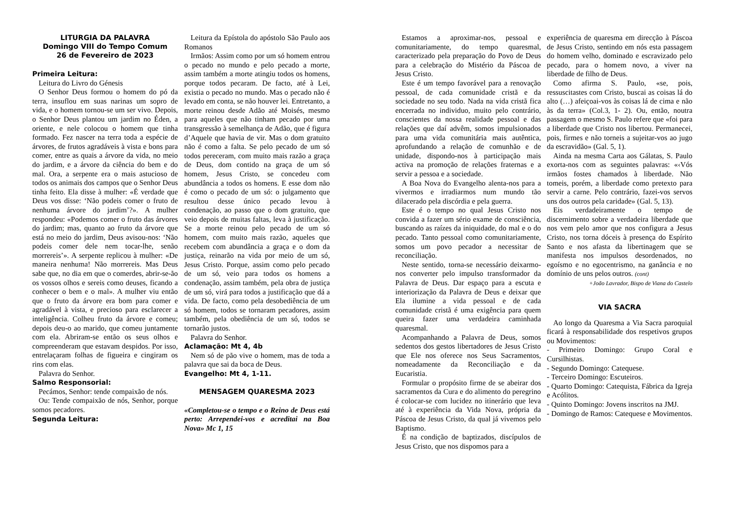LITURGIA DA PALAVRA
Domingo VIII do Tempo Comum
26 de Fevereiro de 2023
Primeira Leitura:
Leitura do Livro do Génesis
O Senhor Deus formou o homem do pó da terra, insuflou em suas narinas um sopro de vida, e o homem tornou-se um ser vivo. Depois, o Senhor Deus plantou um jardim no Éden, a oriente, e nele colocou o homem que tinha formado. Fez nascer na terra toda a espécie de árvores, de frutos agradáveis à vista e bons para comer, entre as quais a árvore da vida, no meio do jardim, e a árvore da ciência do bem e do mal. Ora, a serpente era o mais astucioso de todos os animais dos campos que o Senhor Deus tinha feito. Ela disse à mulher: «É verdade que Deus vos disse: ‘Não podeis comer o fruto de nenhuma árvore do jardim’?». A mulher respondeu: «Podemos comer o fruto das árvores do jardim; mas, quanto ao fruto da árvore que está no meio do jardim, Deus avisou-nos: ‘Não podeis comer dele nem tocar-lhe, senão morrereis’». A serpente replicou à mulher: «De maneira nenhuma! Não morrereis. Mas Deus sabe que, no dia em que o comerdes, abrir-se-ão os vossos olhos e sereis como deuses, ficando a conhecer o bem e o mal». A mulher viu então que o fruto da árvore era bom para comer e agradável à vista, e precioso para esclarecer a inteligência. Colheu fruto da árvore e comeu; depois deu-o ao marido, que comeu juntamente com ela. Abriram-se então os seus olhos e compreenderam que estavam despidos. Por isso, entrelaçaram folhas de figueira e cingiram os rins com elas.
Palavra do Senhor.
Salmo Responsorial:
Pecámos, Senhor: tende compaixão de nós.
Ou: Tende compaixão de nós, Senhor, porque somos pecadores.
Segunda Leitura:
Leitura da Epístola do apóstolo São Paulo aos Romanos
Irmãos: Assim como por um só homem entrou o pecado no mundo e pelo pecado a morte, assim também a morte atingiu todos os homens, porque todos pecaram. De facto, até à Lei, existia o pecado no mundo. Mas o pecado não é levado em conta, se não houver lei. Entretanto, a morte reinou desde Adão até Moisés, mesmo para aqueles que não tinham pecado por uma transgressão à semelhança de Adão, que é figura d’Aquele que havia de vir. Mas o dom gratuito não é como a falta. Se pelo pecado de um só todos pereceram, com muito mais razão a graça de Deus, dom contido na graça de um só homem, Jesus Cristo, se concedeu com abundância a todos os homens. E esse dom não é como o pecado de um só: o julgamento que resultou desse único pecado levou à condenação, ao passo que o dom gratuito, que veio depois de muitas faltas, leva à justificação. Se a morte reinou pelo pecado de um só homem, com muito mais razão, aqueles que recebem com abundância a graça e o dom da justiça, reinarão na vida por meio de um só, Jesus Cristo. Porque, assim como pelo pecado de um só, veio para todos os homens a condenação, assim também, pela obra de justiça de um só, virá para todos a justificação que dá a vida. De facto, como pela desobediência de um só homem, todos se tornaram pecadores, assim também, pela obediência de um só, todos se tornarão justos.
Palavra do Senhor.
Aclamação: Mt 4, 4b
Nem só de pão vive o homem, mas de toda a palavra que sai da boca de Deus.
Evangelho: Mt 4, 1-11.
MENSAGEM QUARESMA 2023
«Completou-se o tempo e o Reino de Deus está perto: Arrependei-vos e acreditai na Boa Nova» Mc 1, 15
Estamos a aproximar-nos, pessoal e comunitariamente, do tempo quaresmal, caracterizado pela preparação do Povo de Deus para a celebração do Mistério da Páscoa de Jesus Cristo.
Este é um tempo favorável para a renovação pessoal, de cada comunidade cristã e da sociedade no seu todo. Nada na vida cristã fica encerrada no individuo, muito pelo contrário, conscientes da nossa realidade pessoal e das relações que daí advêm, somos impulsionados para uma vida comunitária mais autêntica, aprofundando a relação de comunhão e de unidade, dispondo-nos à participação mais activa na promoção de relações fraternas e a servir a pessoa e a sociedade.
A Boa Nova do Evangelho alenta-nos para a vivermos e irradiarmos num mundo tão dilacerado pela discórdia e pela guerra.
Este é o tempo no qual Jesus Cristo nos convida a fazer um sério exame de consciência, buscando as raízes da iniquidade, do mal e o do pecado. Tanto pessoal como comunitariamente, somos um povo pecador a necessitar de reconciliação.
Neste sentido, torna-se necessário deixarmo-nos converter pelo impulso transformador da Palavra de Deus. Dar espaço para a escuta e interiorização da Palavra de Deus e deixar que Ela ilumine a vida pessoal e de cada comunidade cristã é uma exigência para quem queira fazer uma verdadeira caminhada quaresmal.
Acompanhando a Palavra de Deus, somos sedentos dos gestos libertadores de Jesus Cristo que Ele nos oferece nos Seus Sacramentos, nomeadamente da Reconciliação e da Eucaristia.
Formular o propósito firme de se abeirar dos sacramentos da Cura e do alimento do peregrino é colocar-se com lucidez no itinerário que leva até à experiência da Vida Nova, própria da Páscoa de Jesus Cristo, da qual já vivemos pelo Baptismo.
É na condição de baptizados, discípulos de Jesus Cristo, que nos dispomos para a
experiência de quaresma em direcção à Páscoa de Jesus Cristo, sentindo em nós esta passagem do homem velho, dominado e escravizado pelo pecado, para o homem novo, a viver na liberdade de filho de Deus.
Como afirma S. Paulo, «se, pois, ressuscitastes com Cristo, buscai as coisas lá do alto (…) afeiçoai-vos às coisas lá de cima e não às da terra» (Col.3, 1- 2). Ou, então, noutra passagem o mesmo S. Paulo refere que «foi para a liberdade que Cristo nos libertou. Permanecei, pois, firmes e não torneis a sujeitar-vos ao jugo da escravidão» (Gal. 5, 1).
Ainda na mesma Carta aos Gálatas, S. Paulo exorta-nos com as seguintes palavras: «‹Vós irmãos fostes chamados à liberdade. Não tomeis, porém, a liberdade como pretexto para servir a carne. Pelo contrário, fazei-vos servos uns dos outros pela caridade» (Gal. 5, 13).
Eis verdadeiramente o tempo de discernimento sobre a verdadeira liberdade que nos vem pelo amor que nos configura a Jesus Cristo, nos torna dóceis à presença do Espírito Santo e nos afasta da libertinagem que se manifesta nos impulsos desordenados, no egoísmo e no egocentrismo, na ganância e no domínio de uns pelos outros. (cont)
+João Lavrador, Bispo de Viana do Castelo
VIA SACRA
Ao longo da Quaresma a Via Sacra paroquial ficará à responsabilidade dos respetivos grupos ou Movimentos:
- Primeiro Domingo: Grupo Coral e Cursilhistas.
- Segundo Domingo: Catequese.
- Terceiro Domingo: Escuteiros.
- Quarto Domingo: Catequista, Fábrica da Igreja e Acólitos.
- Quinto Domingo: Jovens inscritos na JMJ.
- Domingo de Ramos: Catequese e Movimentos.